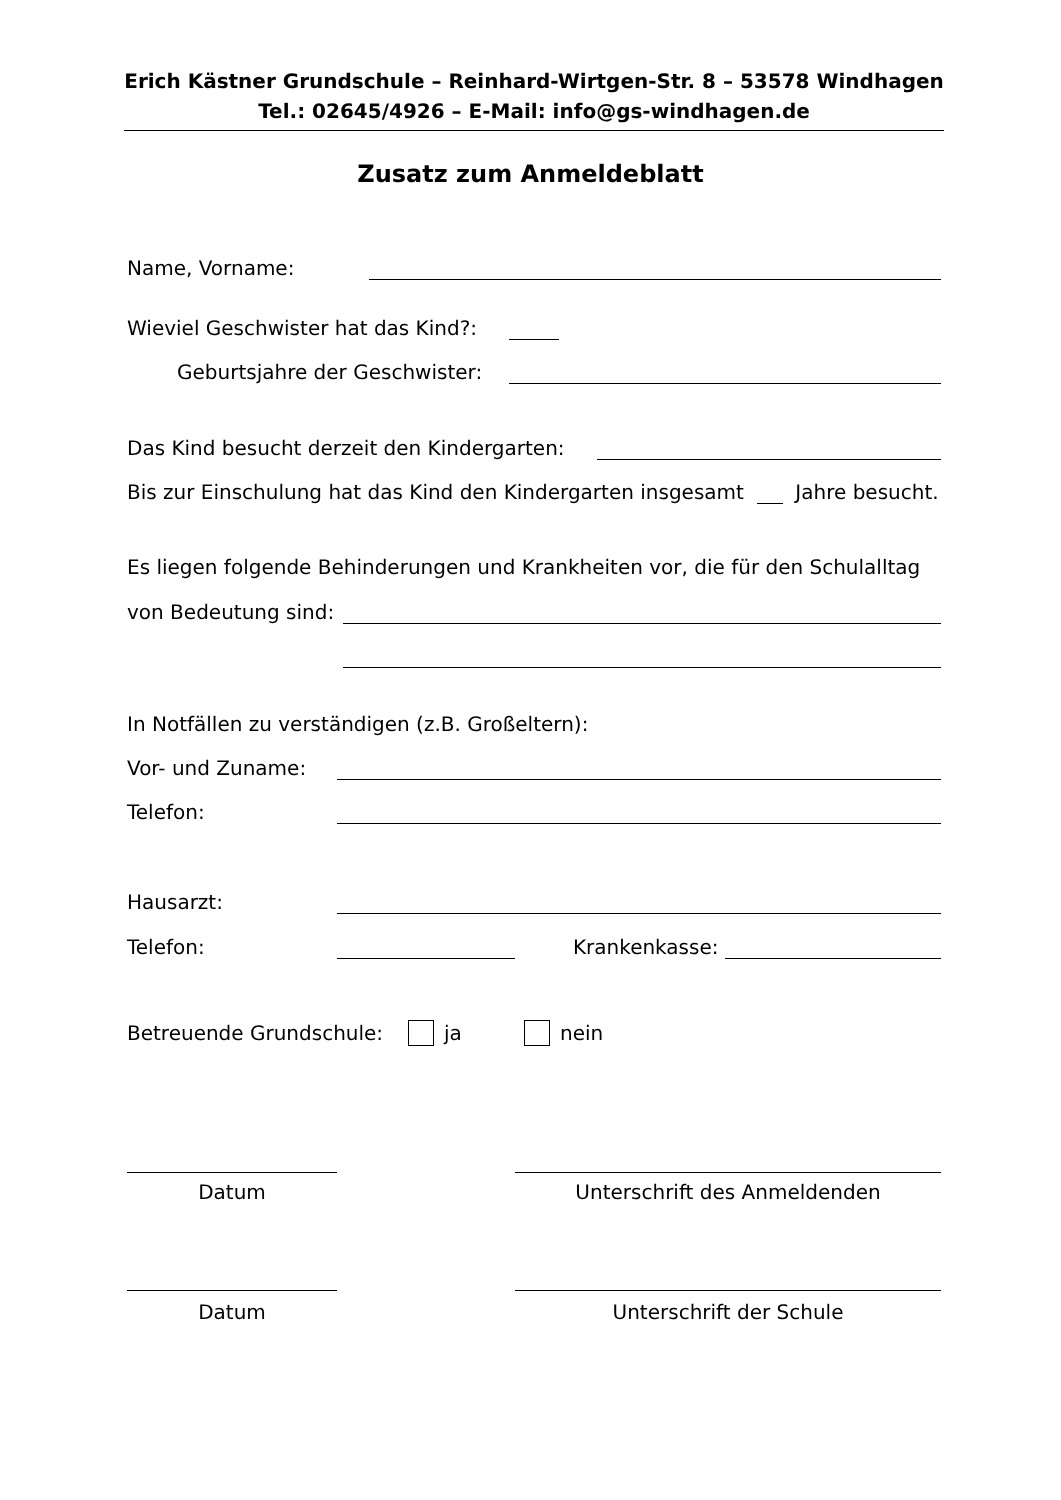Erich Kästner Grundschule – Reinhard-Wirtgen-Str. 8 – 53578 Windhagen
Tel.: 02645/4926 – E-Mail: info@gs-windhagen.de
Zusatz zum Anmeldeblatt
Name, Vorname:
Wieviel Geschwister hat das Kind?:
Geburtsjahre der Geschwister:
Das Kind besucht derzeit den Kindergarten:
Bis zur Einschulung hat das Kind den Kindergarten insgesamt Jahre besucht.
Es liegen folgende Behinderungen und Krankheiten vor, die für den Schulalltag
von Bedeutung sind:
In Notfällen zu verständigen (z.B. Großeltern):
Vor- und Zuname:
Telefon:
Hausarzt:
Telefon: Krankenkasse:
Betreuende Grundschule: ja nein
Datum Unterschrift des Anmeldenden
Datum Unterschrift der Schule